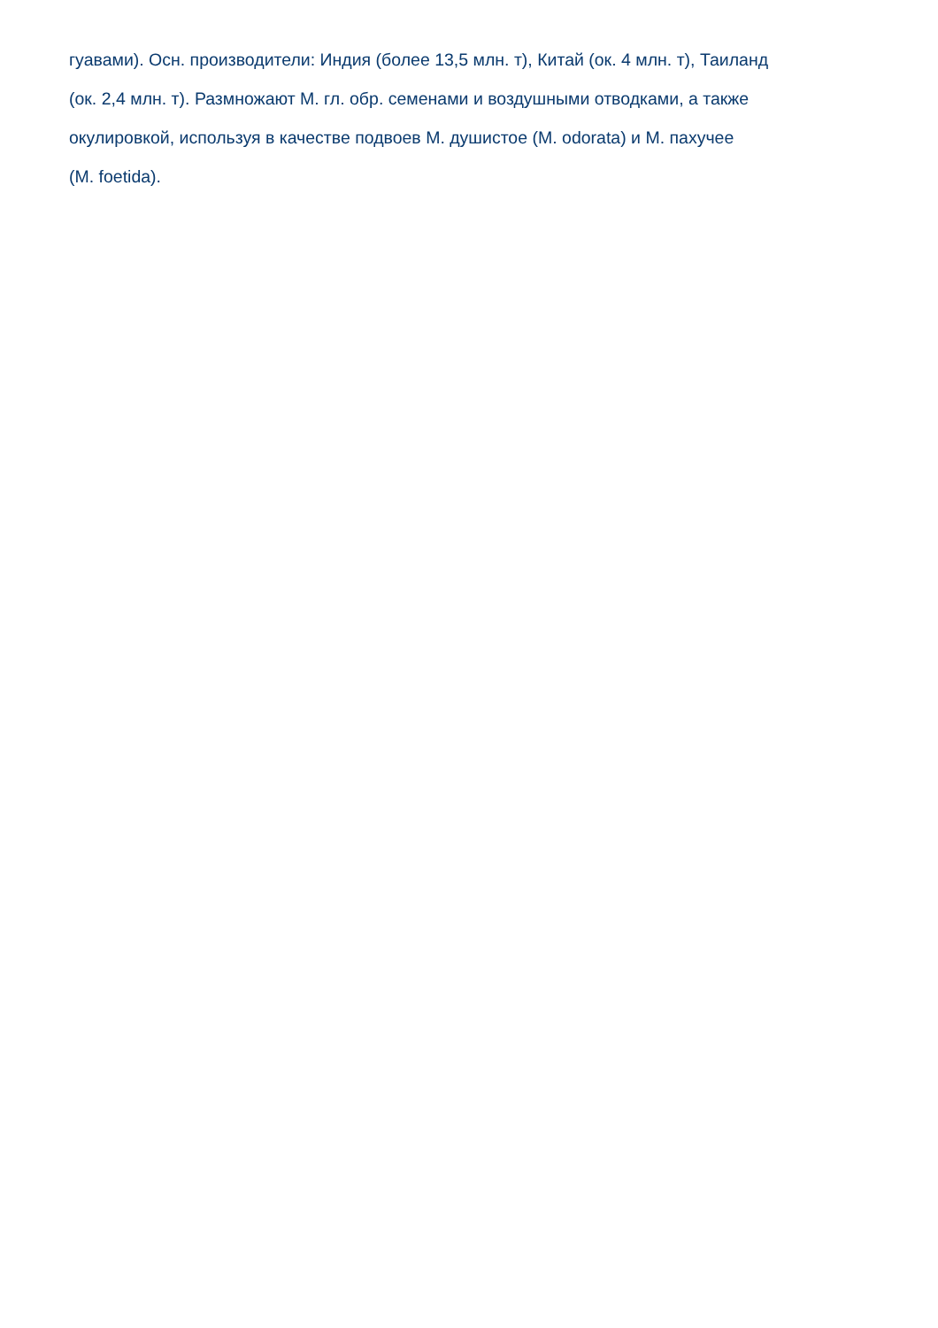гуавами). Осн. производители: Индия (более 13,5 млн. т), Китай (ок. 4 млн. т), Таиланд
(ок. 2,4 млн. т). Размножают М. гл. обр. семенами и воздушными отводками, а также
окулировкой, используя в качестве подвоев М. душистое (M. odorata) и М. пахучее
(M. foetida).